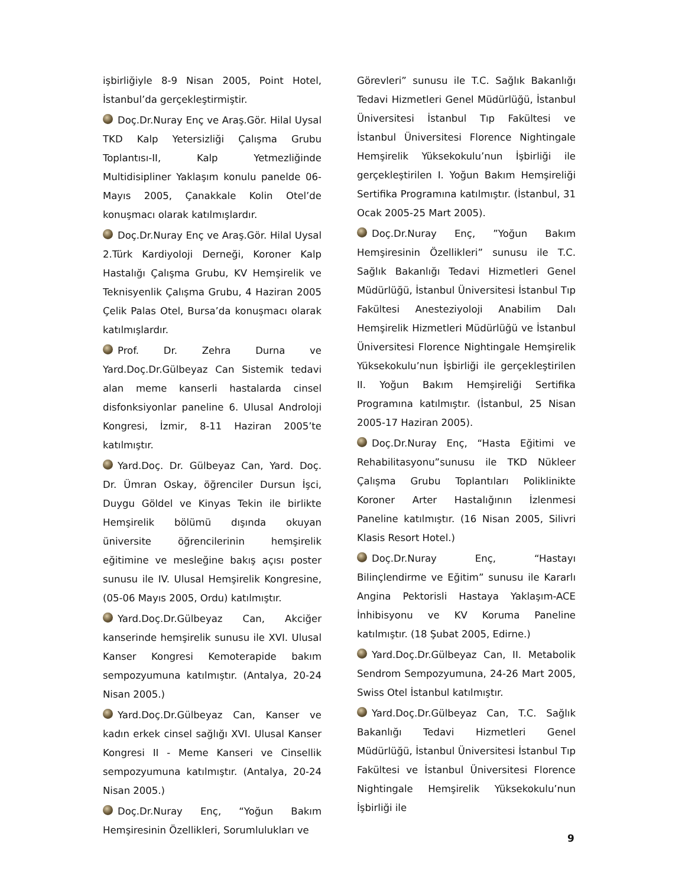işbirliğiyle 8-9 Nisan 2005, Point Hotel, İstanbul’da gerçekleştirmiştir.
Doç.Dr.Nuray Enç ve Araş.Gör. Hilal Uysal TKD Kalp Yetersizliği Çalışma Grubu Toplantısı-II, Kalp Yetmezliğinde Multidisipliner Yaklaşım konulu panelde 06-Mayıs 2005, Çanakkale Kolin Otel’de konuşmacı olarak katılmışlardır.
Doç.Dr.Nuray Enç ve Araş.Gör. Hilal Uysal 2.Türk Kardiyoloji Derneği, Koroner Kalp Hastalığı Çalışma Grubu, KV Hemşirelik ve Teknisyenlik Çalışma Grubu, 4 Haziran 2005 Çelik Palas Otel, Bursa’da konuşmacı olarak katılmışlardır.
Prof. Dr. Zehra Durna ve Yard.Doç.Dr.Gülbeyaz Can Sistemik tedavi alan meme kanserli hastalarda cinsel disfonksiyonlar paneline 6. Ulusal Androloji Kongresi, İzmir, 8-11 Haziran 2005’te katılmıştır.
Yard.Doç. Dr. Gülbeyaz Can, Yard. Doç. Dr. Ümran Oskay, öğrenciler Dursun İşci, Duygu Göldel ve Kinyas Tekin ile birlikte Hemşirelik bölümü dışında okuyan üniversite öğrencilerinin hemşirelik eğitimine ve mesleğine bakış açısı poster sunusu ile IV. Ulusal Hemşirelik Kongresine, (05-06 Mayıs 2005, Ordu) katılmıştır.
Yard.Doç.Dr.Gülbeyaz Can, Akciğer kanserinde hemşirelik sunusu ile XVI. Ulusal Kanser Kongresi Kemoterapide bakım sempozyumuna katılmıştır. (Antalya, 20-24 Nisan 2005.)
Yard.Doç.Dr.Gülbeyaz Can, Kanser ve kadın erkek cinsel sağlığı XVI. Ulusal Kanser Kongresi II - Meme Kanseri ve Cinsellik sempozyumuna katılmıştır. (Antalya, 20-24 Nisan 2005.)
Doç.Dr.Nuray Enç, “Yoğun Bakım Hemşiresinin Özellikleri, Sorumlulukları ve
Görevleri” sunusu ile T.C. Sağlık Bakanlığı Tedavi Hizmetleri Genel Müdürlüğü, İstanbul Üniversitesi İstanbul Tıp Fakültesi ve İstanbul Üniversitesi Florence Nightingale Hemşirelik Yüksekokulu’nun İşbirliği ile gerçekleştirilen I. Yoğun Bakım Hemşireliği Sertifika Programına katılmıştır. (İstanbul, 31 Ocak 2005-25 Mart 2005).
Doç.Dr.Nuray Enç, ”Yoğun Bakım Hemşiresinin Özellikleri” sunusu ile T.C. Sağlık Bakanlığı Tedavi Hizmetleri Genel Müdürlüğü, İstanbul Üniversitesi İstanbul Tıp Fakültesi Anesteziyoloji Anabilim Dalı Hemşirelik Hizmetleri Müdürlüğü ve İstanbul Üniversitesi Florence Nightingale Hemşirelik Yüksekokulu’nun İşbirliği ile gerçekleştirilen II. Yoğun Bakım Hemşireliği Sertifika Programına katılmıştır. (İstanbul, 25 Nisan 2005-17 Haziran 2005).
Doç.Dr.Nuray Enç, “Hasta Eğitimi ve Rehabilitasyonu”sunusu ile TKD Nükleer Çalışma Grubu Toplantıları Poliklinikte Koroner Arter Hastalığının İzlenmesi Paneline katılmıştır. (16 Nisan 2005, Silivri Klasis Resort Hotel.)
Doç.Dr.Nuray Enç, “Hastayı Bilinçlendirme ve Eğitim” sunusu ile Kararlı Angina Pektorisli Hastaya Yaklaşım-ACE İnhibisyonu ve KV Koruma Paneline katılmıştır. (18 Şubat 2005, Edirne.)
Yard.Doç.Dr.Gülbeyaz Can, II. Metabolik Sendrom Sempozyumuna, 24-26 Mart 2005, Swiss Otel İstanbul katılmıştır.
Yard.Doç.Dr.Gülbeyaz Can, T.C. Sağlık Bakanlığı Tedavi Hizmetleri Genel Müdürlüğü, İstanbul Üniversitesi İstanbul Tıp Fakültesi ve İstanbul Üniversitesi Florence Nightingale Hemşirelik Yüksekokulu’nun İşbirliği ile
9